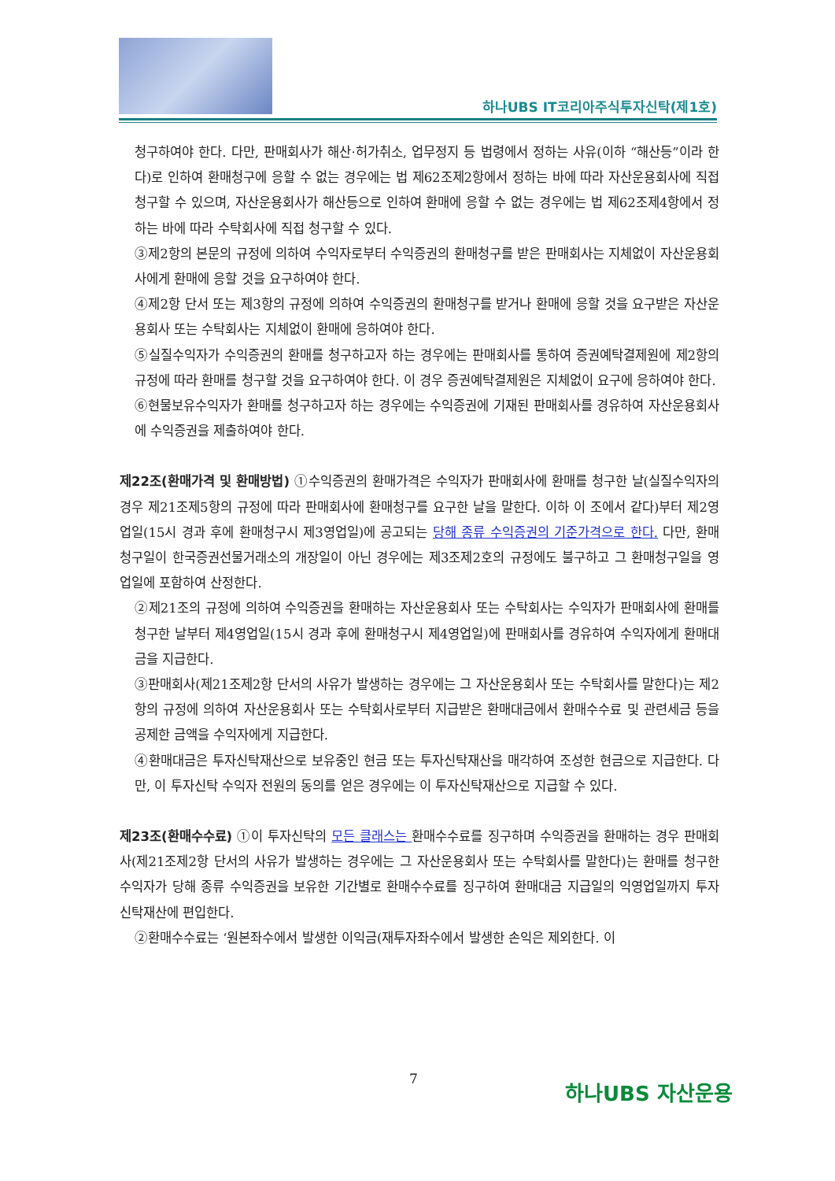하나UBS IT코리아주식투자신탁(제1호)
청구하여야 한다. 다만, 판매회사가 해산·허가취소, 업무정지 등 법령에서 정하는 사유(이하 “해산등”이라 한다)로 인하여 환매청구에 응할 수 없는 경우에는 법 제62조제2항에서 정하는 바에 따라 자산운용회사에 직접 청구할 수 있으며, 자산운용회사가 해산등으로 인하여 환매에 응할 수 없는 경우에는 법 제62조제4항에서 정하는 바에 따라 수탁회사에 직접 청구할 수 있다.
③제2항의 본문의 규정에 의하여 수익자로부터 수익증권의 환매청구를 받은 판매회사는 지체없이 자산운용회사에게 환매에 응할 것을 요구하여야 한다.
④제2항 단서 또는 제3항의 규정에 의하여 수익증권의 환매청구를 받거나 환매에 응할 것을 요구받은 자산운용회사 또는 수탁회사는 지체없이 환매에 응하여야 한다.
⑤실질수익자가 수익증권의 환매를 청구하고자 하는 경우에는 판매회사를 통하여 증권예탁결제원에 제2항의 규정에 따라 환매를 청구할 것을 요구하여야 한다. 이 경우 증권예탁결제원은 지체없이 요구에 응하여야 한다.
⑥현물보유수익자가 환매를 청구하고자 하는 경우에는 수익증권에 기재된 판매회사를 경유하여 자산운용회사에 수익증권을 제출하여야 한다.
제22조(환매가격 및 환매방법) ①수익증권의 환매가격은 수익자가 판매회사에 환매를 청구한 날(실질수익자의 경우 제21조제5항의 규정에 따라 판매회사에 환매청구를 요구한 날을 말한다. 이하 이 조에서 같다)부터 제2영업일(15시 경과 후에 환매청구시 제3영업일)에 공고되는 당해 종류 수익증권의 기준가격으로 한다. 다만, 환매청구일이 한국증권선물거래소의 개장일이 아닌 경우에는 제3조제2호의 규정에도 불구하고 그 환매청구일을 영업일에 포함하여 산정한다.
②제21조의 규정에 의하여 수익증권을 환매하는 자산운용회사 또는 수탁회사는 수익자가 판매회사에 환매를 청구한 날부터 제4영업일(15시 경과 후에 환매청구시 제4영업일)에 판매회사를 경유하여 수익자에게 환매대금을 지급한다.
③판매회사(제21조제2항 단서의 사유가 발생하는 경우에는 그 자산운용회사 또는 수탁회사를 말한다)는 제2항의 규정에 의하여 자산운용회사 또는 수탁회사로부터 지급받은 환매대금에서 환매수수료 및 관련세금 등을 공제한 금액을 수익자에게 지급한다.
④환매대금은 투자신탁재산으로 보유중인 현금 또는 투자신탁재산을 매각하여 조성한 현금으로 지급한다. 다만, 이 투자신탁 수익자 전원의 동의를 얻은 경우에는 이 투자신탁재산으로 지급할 수 있다.
제23조(환매수수료) ①이 투자신탁의 모든 클래스는 환매수수료를 징구하며 수익증권을 환매하는 경우 판매회사(제21조제2항 단서의 사유가 발생하는 경우에는 그 자산운용회사 또는 수탁회사를 말한다)는 환매를 청구한 수익자가 당해 종류 수익증권을 보유한 기간별로 환매수수료를 징구하여 환매대금 지급일의 익영업일까지 투자신탁재산에 편입한다.
②환매수수료는 ‘원본좌수에서 발생한 이익금(재투자좌수에서 발생한 손익은 제외한다. 이
7 하나UBS 자산운용